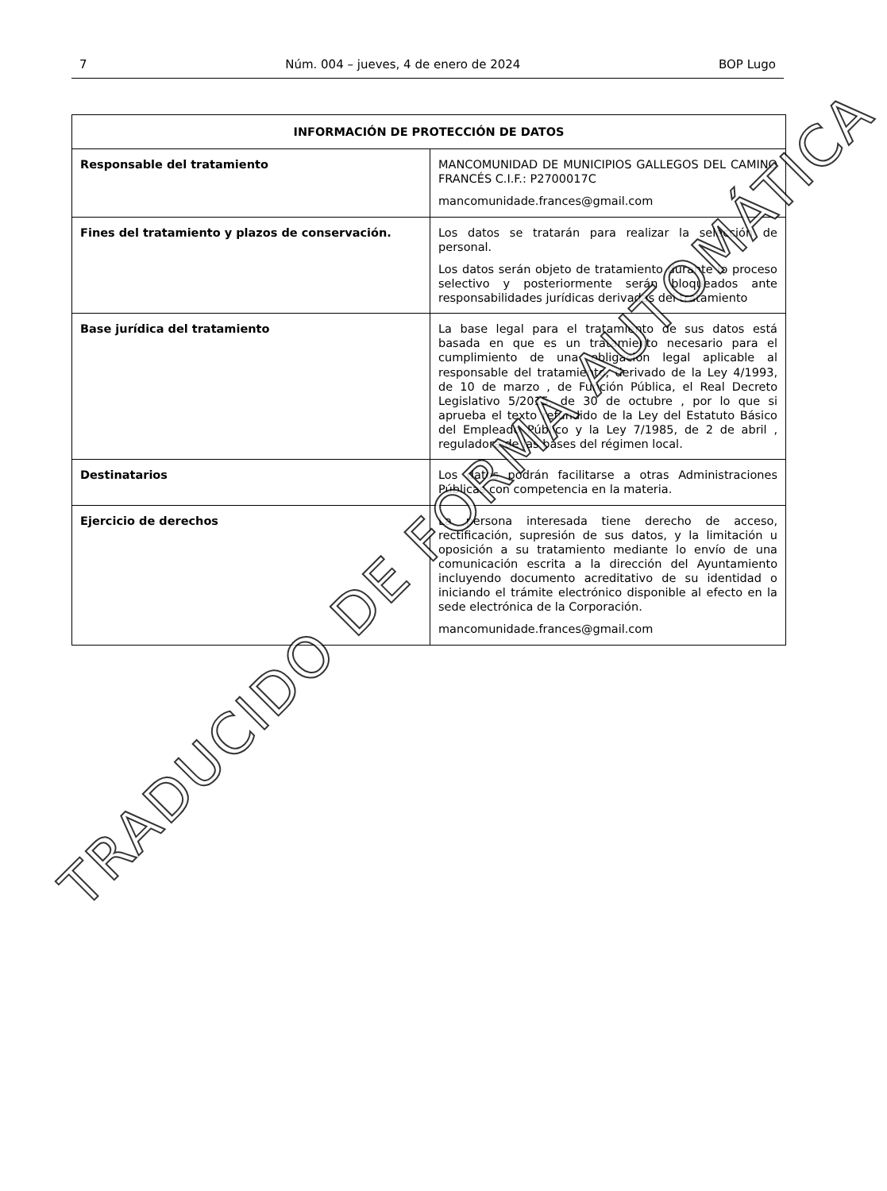7 Núm. 004 – jueves, 4 de enero de 2024 BOP Lugo
| INFORMACIÓN DE PROTECCIÓN DE DATOS | |
| --- | --- |
| Responsable del tratamiento | MANCOMUNIDAD DE MUNICIPIOS GALLEGOS DEL CAMINO FRANCÉS C.I.F.: P2700017C mancomunidade.frances@gmail.com |
| Fines del tratamiento y plazos de conservación. | Los datos se tratarán para realizar la selección de personal. Los datos serán objeto de tratamiento durante lo proceso selectivo y posteriormente serán bloqueados ante responsabilidades jurídicas derivadas del tratamiento |
| Base jurídica del tratamiento | La base legal para el tratamiento de sus datos está basada en que es un tratamiento necesario para el cumplimiento de una obligación legal aplicable al responsable del tratamiento, derivado de la Ley 4/1993, de 10 de marzo , de Función Pública, el Real Decreto Legislativo 5/2015, de 30 de octubre , por lo que si aprueba el texto refundido de la Ley del Estatuto Básico del Empleado Público y la Ley 7/1985, de 2 de abril , reguladora de las bases del régimen local. |
| Destinatarios | Los datos podrán facilitarse a otras Administraciones Públicas con competencia en la materia. |
| Ejercicio de derechos | La persona interesada tiene derecho de acceso, rectificación, supresión de sus datos, y la limitación u oposición a su tratamiento mediante lo envío de una comunicación escrita a la dirección del Ayuntamiento incluyendo documento acreditativo de su identidad o iniciando el trámite electrónico disponible al efecto en la sede electrónica de la Corporación. mancomunidade.frances@gmail.com |
TRADUCIDO DE FORMA AUTOMÁTICA